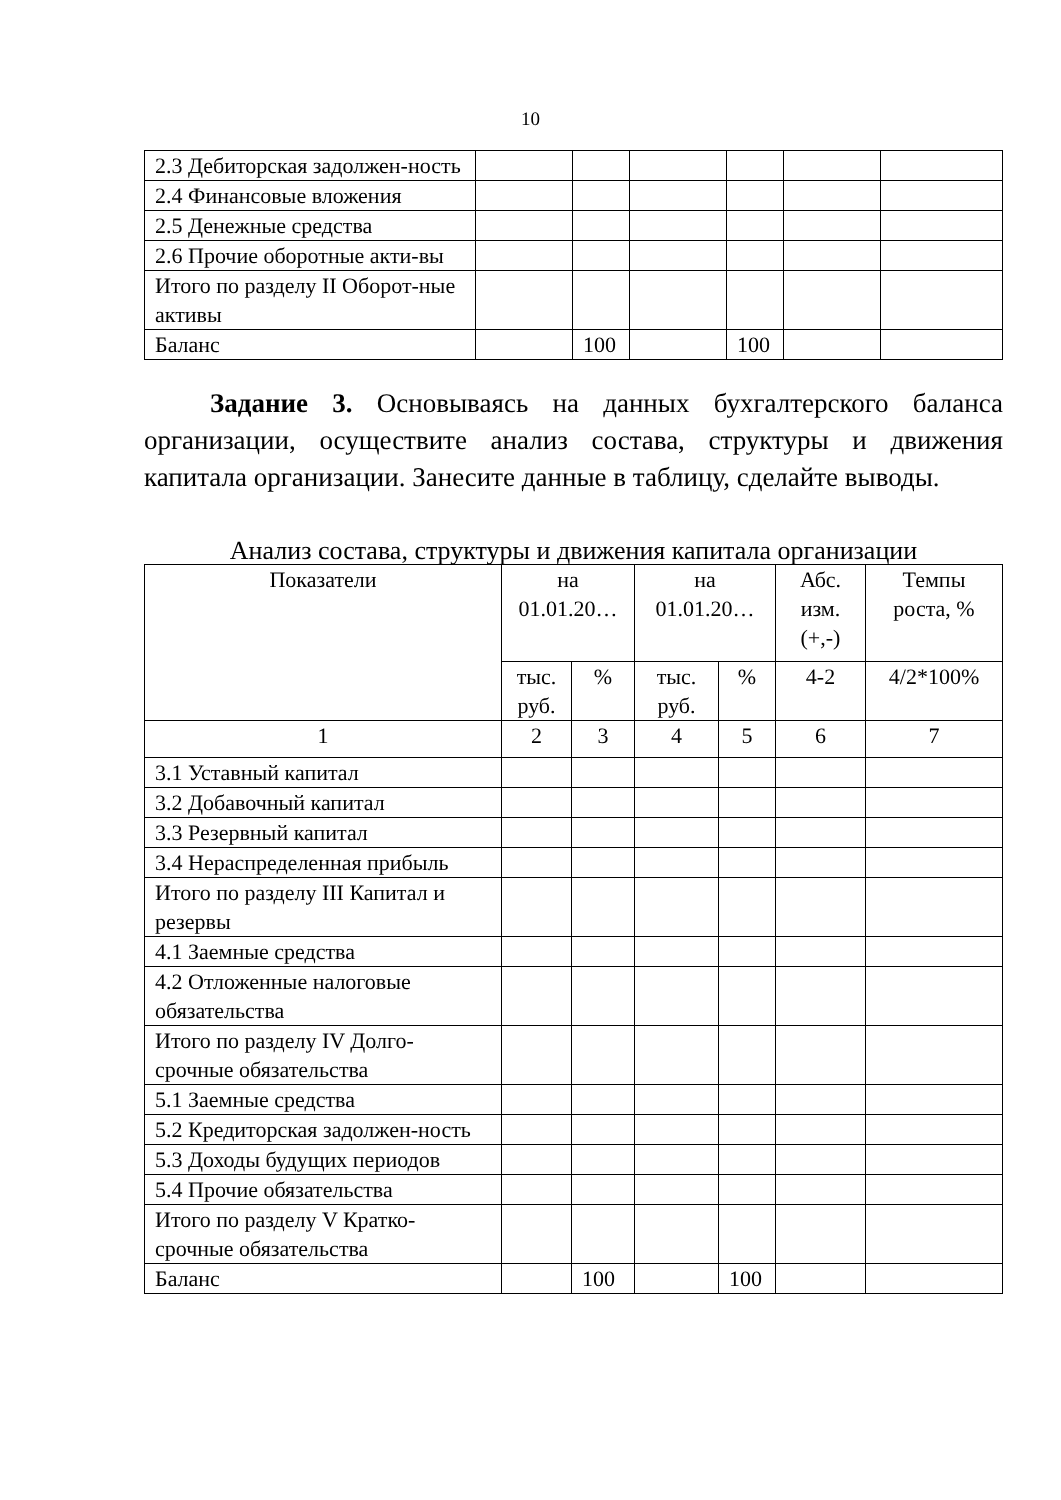10
| 2.3 Дебиторская задолжен-ность | | | | | | |
| 2.4 Финансовые вложения | | | | | | |
| 2.5 Денежные средства | | | | | | |
| 2.6 Прочие оборотные акти-вы | | | | | | |
| Итого по разделу II Оборот-ные активы | | | | | | |
| Баланс | | 100 | | 100 | | |
Задание 3. Основываясь на данных бухгалтерского баланса организации, осуществите анализ состава, структуры и движения капитала организации. Занесите данные в таблицу, сделайте выводы.
Анализ состава, структуры и движения капитала организации
| Показатели | на 01.01.20… | | на 01.01.20… | | Абс. изм. (+,-) | Темпы роста, % |
| --- | --- | --- | --- | --- | --- | --- |
| | тыс. руб. | % | тыс. руб. | % | 4-2 | 4/2*100% |
| 1 | 2 | 3 | 4 | 5 | 6 | 7 |
| 3.1 Уставный капитал | | | | | | |
| 3.2 Добавочный капитал | | | | | | |
| 3.3 Резервный капитал | | | | | | |
| 3.4 Нераспределенная прибыль | | | | | | |
| Итого по разделу III Капитал и резервы | | | | | | |
| 4.1 Заемные средства | | | | | | |
| 4.2 Отложенные налоговые обязательства | | | | | | |
| Итого по разделу IV Долго-срочные обязательства | | | | | | |
| 5.1 Заемные средства | | | | | | |
| 5.2 Кредиторская задолжен-ность | | | | | | |
| 5.3 Доходы будущих периодов | | | | | | |
| 5.4 Прочие обязательства | | | | | | |
| Итого по разделу V Кратко-срочные обязательства | | | | | | |
| Баланс | | 100 | | 100 | | |